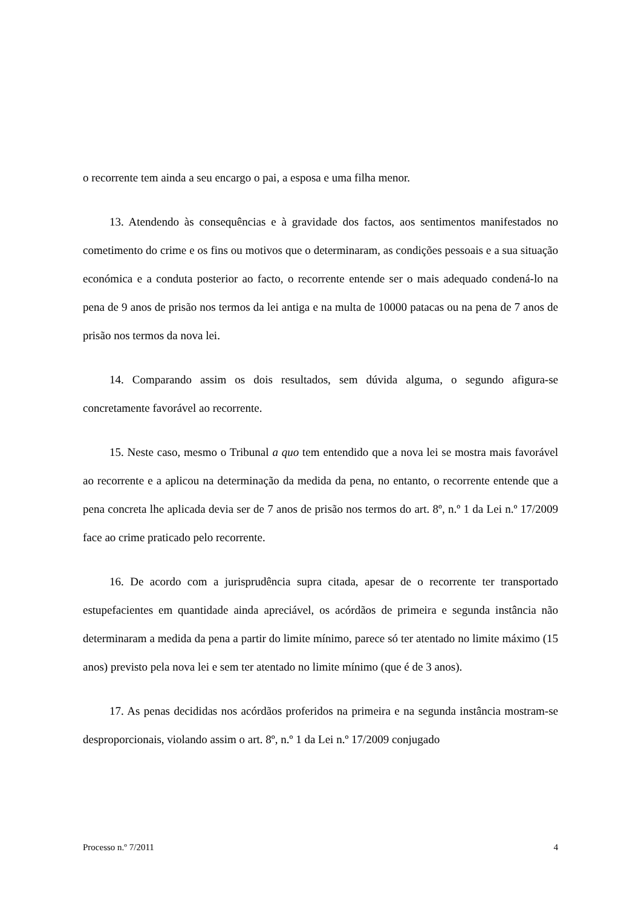o recorrente tem ainda a seu encargo o pai, a esposa e uma filha menor.
13. Atendendo às consequências e à gravidade dos factos, aos sentimentos manifestados no cometimento do crime e os fins ou motivos que o determinaram, as condições pessoais e a sua situação económica e a conduta posterior ao facto, o recorrente entende ser o mais adequado condená-lo na pena de 9 anos de prisão nos termos da lei antiga e na multa de 10000 patacas ou na pena de 7 anos de prisão nos termos da nova lei.
14. Comparando assim os dois resultados, sem dúvida alguma, o segundo afigura-se concretamente favorável ao recorrente.
15. Neste caso, mesmo o Tribunal a quo tem entendido que a nova lei se mostra mais favorável ao recorrente e a aplicou na determinação da medida da pena, no entanto, o recorrente entende que a pena concreta lhe aplicada devia ser de 7 anos de prisão nos termos do art. 8º, n.º 1 da Lei n.º 17/2009 face ao crime praticado pelo recorrente.
16. De acordo com a jurisprudência supra citada, apesar de o recorrente ter transportado estupefacientes em quantidade ainda apreciável, os acórdãos de primeira e segunda instância não determinaram a medida da pena a partir do limite mínimo, parece só ter atentado no limite máximo (15 anos) previsto pela nova lei e sem ter atentado no limite mínimo (que é de 3 anos).
17. As penas decididas nos acórdãos proferidos na primeira e na segunda instância mostram-se desproporcionais, violando assim o art. 8º, n.º 1 da Lei n.º 17/2009 conjugado
Processo n.º 7/2011 4